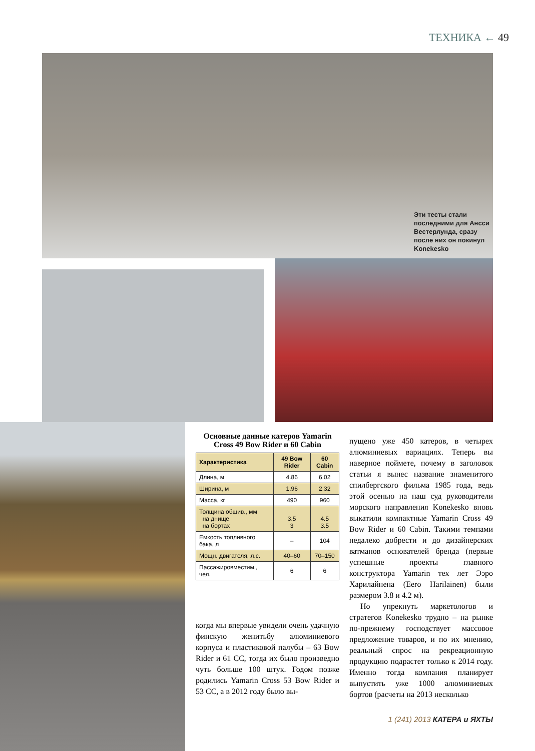ТЕХНИКА ← 49
Эти тесты стали последними для Ансси Вестерлунда, сразу после них он покинул Konekesko
Основные данные катеров Yamarin Cross 49 Bow Rider и 60 Cabin
| Характеристика | 49 Bow Rider | 60 Cabin |
| --- | --- | --- |
| Длина, м | 4.86 | 6.02 |
| Ширина, м | 1.96 | 2.32 |
| Масса, кг | 490 | 960 |
| Толщина обшив., мм на днище на бортах | 3.5 3 | 4.5 3.5 |
| Емкость топливного бака, л | – | 104 |
| Мощн. двигателя, л.с. | 40–60 | 70–150 |
| Пассажировместим., чел. | 6 | 6 |
когда мы впервые увидели очень удачную финскую женитьбу алюминиевого корпуса и пластиковой палубы – 63 Bow Rider и 61 CC, тогда их было произведно чуть больше 100 штук. Годом позже родились Yamarin Cross 53 Bow Rider и 53 CC, а в 2012 году было вы-
пущено уже 450 катеров, в четырех алюминиевых вариациях. Теперь вы наверное поймете, почему в заголовок статьи я вынес название знаменитого спилбергского фильма 1985 года, ведь этой осенью на наш суд руководители морского направления Konekesko вновь выкатили компактные Yamarin Cross 49 Bow Rider и 60 Cabin. Такими темпами недалеко добрести и до дизайнерских ватманов основателей бренда (первые успешные проекты главного конструктора Yamarin тех лет Ээро Харилайнена (Eero Harilainen) были размером 3.8 и 4.2 м).
Но упрекнуть маркетологов и стратегов Konekesko трудно – на рынке по-прежнему господствует массовое предложение товаров, и по их мнению, реальный спрос на рекреационную продукцию подрастет только к 2014 году. Именно тогда компания планирует выпустить уже 1000 алюминиевых бортов (расчеты на 2013 несколько
1 (241) 2013 КАТЕРА и ЯХТЫ